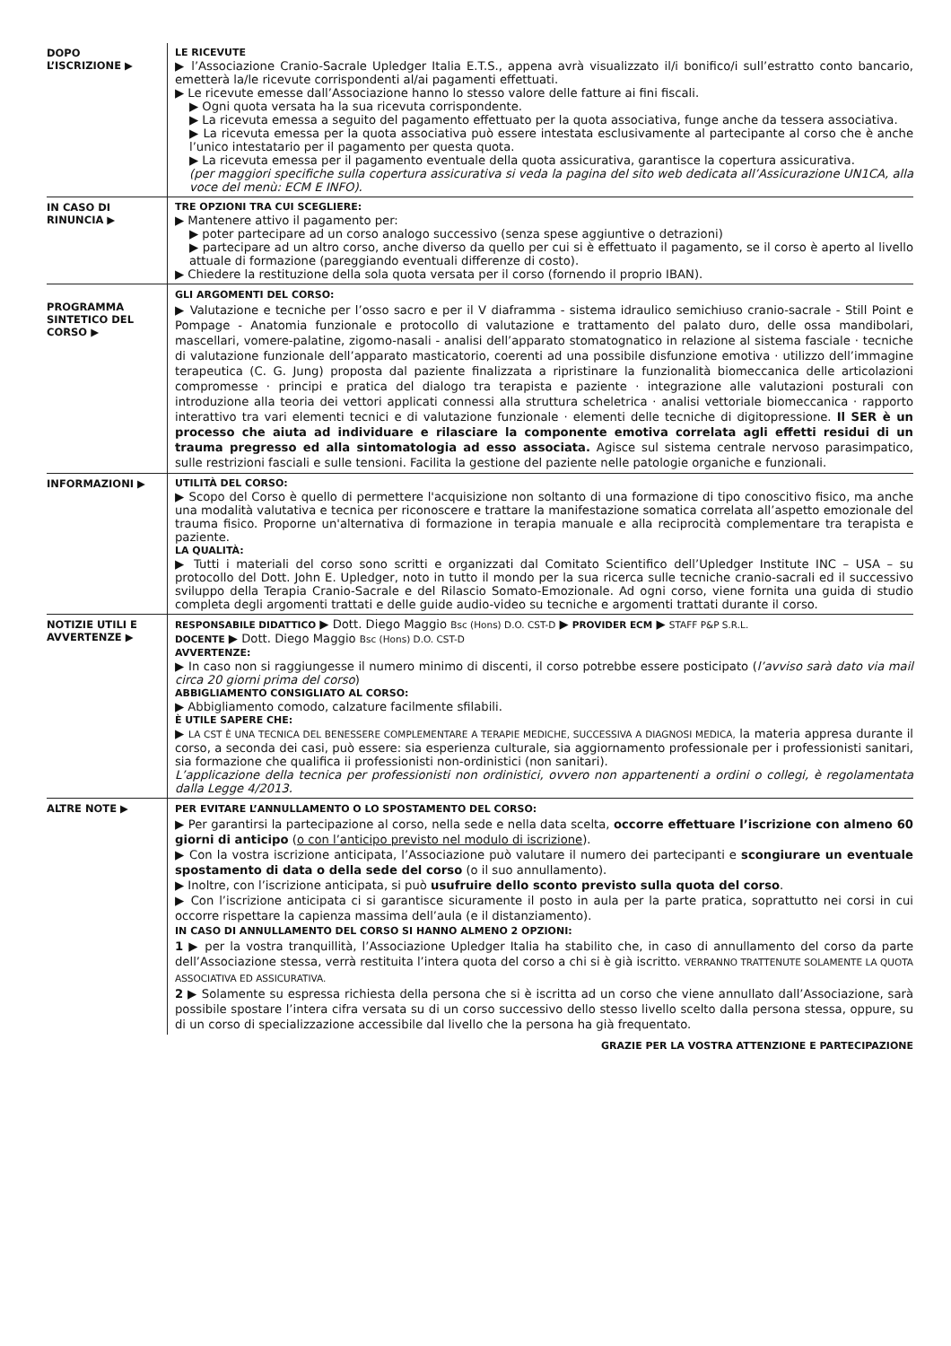DOPO
L’ISCRIZIONE ▶
LE RICEVUTE
▶ l’Associazione Cranio-Sacrale Upledger Italia E.T.S., appena avrà visualizzato il/i bonifico/i sull’estratto conto bancario, emetterà la/le ricevute corrispondenti al/ai pagamenti effettuati.
▶ Le ricevute emesse dall’Associazione hanno lo stesso valore delle fatture ai fini fiscali.
▶ Ogni quota versata ha la sua ricevuta corrispondente.
▶ La ricevuta emessa a seguito del pagamento effettuato per la quota associativa, funge anche da tessera associativa.
▶ La ricevuta emessa per la quota associativa può essere intestata esclusivamente al partecipante al corso che è anche l’unico intestatario per il pagamento per questa quota.
▶ La ricevuta emessa per il pagamento eventuale della quota assicurativa, garantisce la copertura assicurativa.
(per maggiori specifiche sulla copertura assicurativa si veda la pagina del sito web dedicata all’Assicurazione UN1CA, alla voce del menù: ECM E INFO).
IN CASO DI
RINUNCIA ▶
TRE OPZIONI TRA CUI SCEGLIERE:
▶ Mantenere attivo il pagamento per:
▶ poter partecipare ad un corso analogo successivo (senza spese aggiuntive o detrazioni)
▶ partecipare ad un altro corso, anche diverso da quello per cui si è effettuato il pagamento, se il corso è aperto al livello attuale di formazione (pareggiando eventuali differenze di costo).
▶ Chiedere la restituzione della sola quota versata per il corso (fornendo il proprio IBAN).
PROGRAMMA SINTETICO DEL CORSO ▶
GLI ARGOMENTI DEL CORSO:
▶ Valutazione e tecniche per l’osso sacro e per il V diaframma - sistema idraulico semichiuso cranio-sacrale - Still Point e Pompage - Anatomia funzionale e protocollo di valutazione e trattamento del palato duro, delle ossa mandibolari, mascellari, vomere-palatine, zigomo-nasali - analisi dell’apparato stomatognatico in relazione al sistema fasciale · tecniche di valutazione funzionale dell’apparato masticatorio, coerenti ad una possibile disfunzione emotiva · utilizzo dell’immagine terapeutica (C. G. Jung) proposta dal paziente finalizzata a ripristinare la funzionalità biomeccanica delle articolazioni compromesse · principi e pratica del dialogo tra terapista e paziente · integrazione alle valutazioni posturali con introduzione alla teoria dei vettori applicati connessi alla struttura scheletrica · analisi vettoriale biomeccanica · rapporto interattivo tra vari elementi tecnici e di valutazione funzionale · elementi delle tecniche di digitopressione. Il SER è un processo che aiuta ad individuare e rilasciare la componente emotiva correlata agli effetti residui di un trauma pregresso ed alla sintomatologia ad esso associata. Agisce sul sistema centrale nervoso parasimpatico, sulle restrizioni fasciali e sulle tensioni. Facilita la gestione del paziente nelle patologie organiche e funzionali.
INFORMAZIONI ▶
UTILITÀ DEL CORSO:
▶ Scopo del Corso è quello di permettere l'acquisizione non soltanto di una formazione di tipo conoscitivo fisico, ma anche una modalità valutativa e tecnica per riconoscere e trattare la manifestazione somatica correlata all’aspetto emozionale del trauma fisico. Proporne un'alternativa di formazione in terapia manuale e alla reciprocità complementare tra terapista e paziente.
LA QUALITÀ:
▶ Tutti i materiali del corso sono scritti e organizzati dal Comitato Scientifico dell’Upledger Institute INC – USA – su protocollo del Dott. John E. Upledger, noto in tutto il mondo per la sua ricerca sulle tecniche cranio-sacrali ed il successivo sviluppo della Terapia Cranio-Sacrale e del Rilascio Somato-Emozionale. Ad ogni corso, viene fornita una guida di studio completa degli argomenti trattati e delle guide audio-video su tecniche e argomenti trattati durante il corso.
NOTIZIE UTILI E AVVERTENZE ▶
RESPONSABILE DIDATTICO ▶ Dott. Diego Maggio Bsc (Hons) D.O. CST-D ▶ PROVIDER ECM ▶ STAFF P&P S.R.L.
DOCENTE ▶ Dott. Diego Maggio Bsc (Hons) D.O. CST-D
AVVERTENZE:
▶ In caso non si raggiungesse il numero minimo di discenti, il corso potrebbe essere posticipato (l’avviso sarà dato via mail circa 20 giorni prima del corso)
ABBIGLIAMENTO CONSIGLIATO AL CORSO:
▶ Abbigliamento comodo, calzature facilmente sfilabili.
È UTILE SAPERE CHE:
▶ LA CST È UNA TECNICA DEL BENESSERE COMPLEMENTARE A TERAPIE MEDICHE, SUCCESSIVA A DIAGNOSI MEDICA, la materia appresa durante il corso, a seconda dei casi, può essere: sia esperienza culturale, sia aggiornamento professionale per i professionisti sanitari, sia formazione che qualifica ii professionisti non-ordinistici (non sanitari).
L’applicazione della tecnica per professionisti non ordinistici, ovvero non appartenenti a ordini o collegi, è regolamentata dalla Legge 4/2013.
ALTRE NOTE ▶
PER EVITARE L’ANNULLAMENTO O LO SPOSTAMENTO DEL CORSO:
▶ Per garantirsi la partecipazione al corso, nella sede e nella data scelta, occorre effettuare l’iscrizione con almeno 60 giorni di anticipo (o con l’anticipo previsto nel modulo di iscrizione).
▶ Con la vostra iscrizione anticipata, l’Associazione può valutare il numero dei partecipanti e scongiurare un eventuale spostamento di data o della sede del corso (o il suo annullamento).
▶ Inoltre, con l’iscrizione anticipata, si può usufruire dello sconto previsto sulla quota del corso.
▶ Con l’iscrizione anticipata ci si garantisce sicuramente il posto in aula per la parte pratica, soprattutto nei corsi in cui occorre rispettare la capienza massima dell’aula (e il distanziamento).
IN CASO DI ANNULLAMENTO DEL CORSO SI HANNO ALMENO 2 OPZIONI:
1 ▶ per la vostra tranquillità, l’Associazione Upledger Italia ha stabilito che, in caso di annullamento del corso da parte dell’Associazione stessa, verrà restituita l’intera quota del corso a chi si è già iscritto. VERRANNO TRATTENUTE SOLAMENTE LA QUOTA ASSOCIATIVA ED ASSICURATIVA.
2 ▶ Solamente su espressa richiesta della persona che si è iscritta ad un corso che viene annullato dall’Associazione, sarà possibile spostare l’intera cifra versata su di un corso successivo dello stesso livello scelto dalla persona stessa, oppure, su di un corso di specializzazione accessibile dal livello che la persona ha già frequentato.
GRAZIE PER LA VOSTRA ATTENZIONE E PARTECIPAZIONE